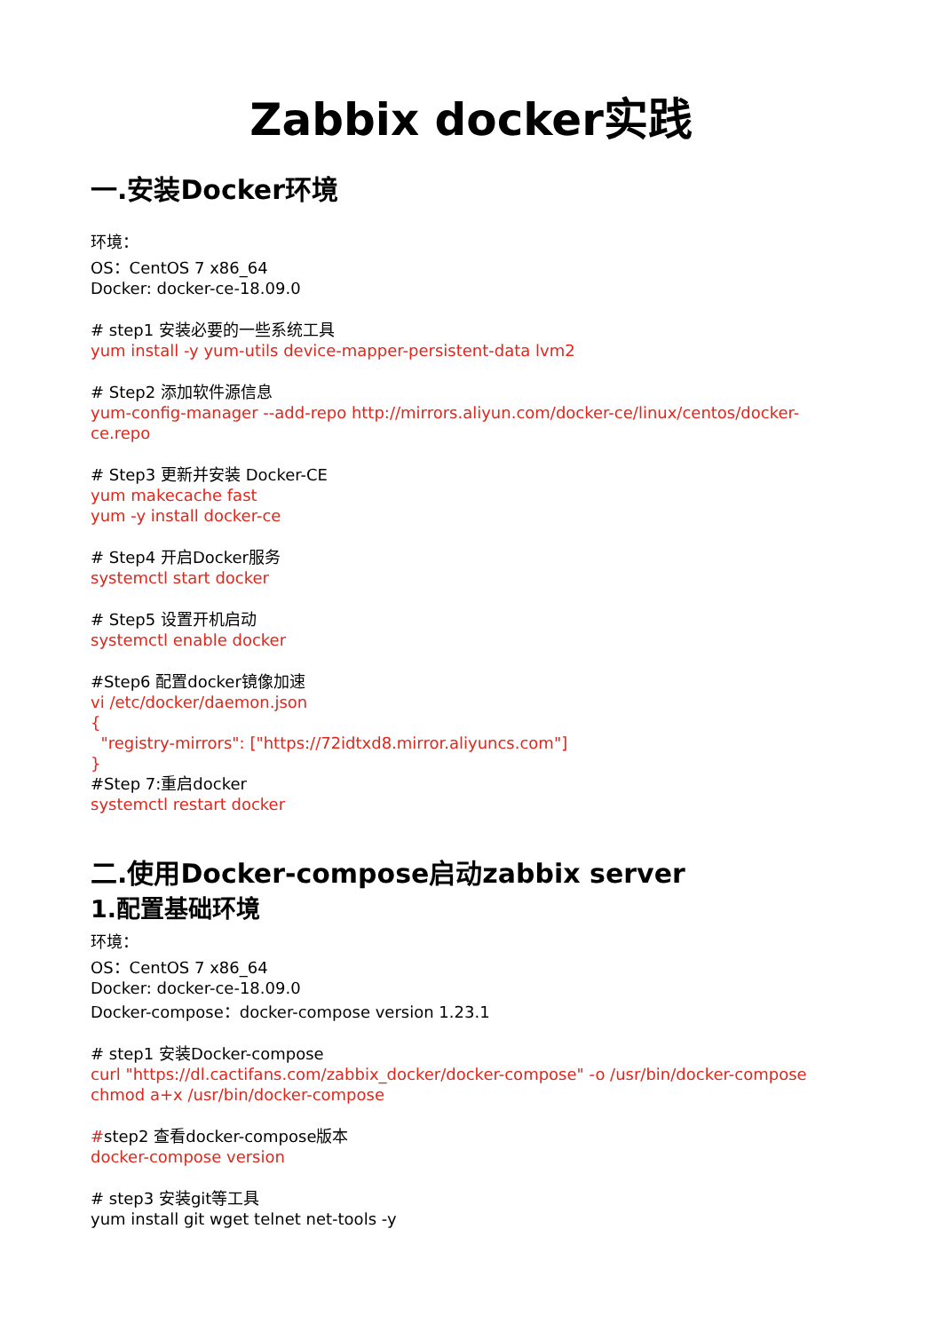Zabbix docker实践
一.安装Docker环境
环境：
OS：CentOS 7 x86_64
Docker: docker-ce-18.09.0
# step1 安装必要的一些系统工具
yum install -y yum-utils device-mapper-persistent-data lvm2
# Step2 添加软件源信息
yum-config-manager --add-repo http://mirrors.aliyun.com/docker-ce/linux/centos/docker-ce.repo
# Step3 更新并安装 Docker-CE
yum makecache fast
yum -y install docker-ce
# Step4 开启Docker服务
systemctl start docker
# Step5 设置开机启动
systemctl enable docker
#Step6 配置docker镜像加速
vi /etc/docker/daemon.json
{
"registry-mirrors": ["https://72idtxd8.mirror.aliyuncs.com"]
}
#Step 7:重启docker
systemctl restart docker
二.使用Docker-compose启动zabbix server
1.配置基础环境
环境：
OS：CentOS 7 x86_64
Docker: docker-ce-18.09.0
Docker-compose：docker-compose version 1.23.1
# step1 安装Docker-compose
curl "https://dl.cactifans.com/zabbix_docker/docker-compose" -o /usr/bin/docker-compose
chmod a+x /usr/bin/docker-compose
#step2 查看docker-compose版本
docker-compose version
# step3 安装git等工具
yum install git wget telnet net-tools -y